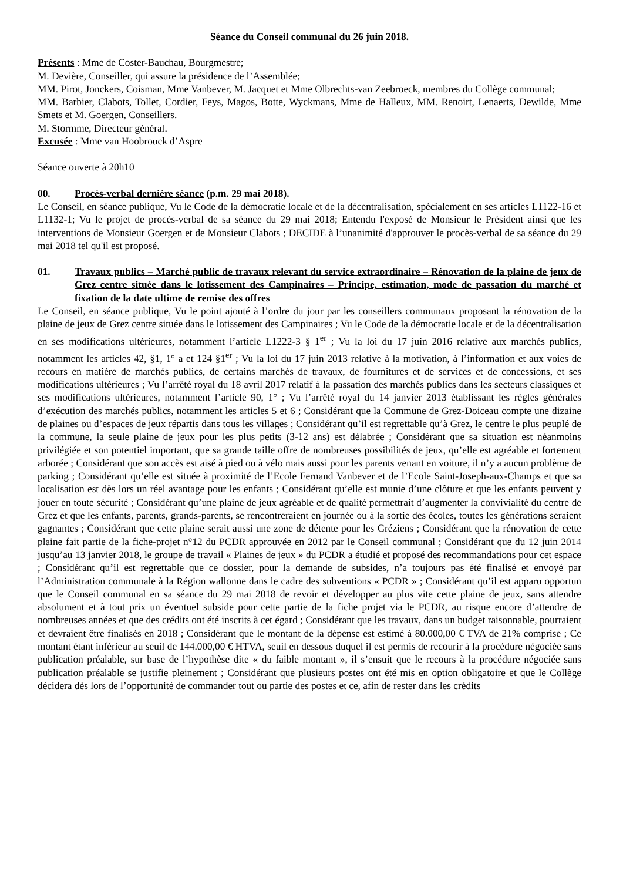Séance du Conseil communal du 26 juin 2018.
Présents : Mme de Coster-Bauchau, Bourgmestre;
M. Devière, Conseiller, qui assure la présidence de l’Assemblée;
MM. Pirot, Jonckers, Coisman, Mme Vanbever, M. Jacquet et Mme Olbrechts-van Zeebroeck, membres du Collège communal;
MM. Barbier, Clabots, Tollet, Cordier, Feys, Magos, Botte, Wyckmans, Mme de Halleux, MM. Renoirt, Lenaerts, Dewilde, Mme Smets et M. Goergen, Conseillers.
M. Stormme, Directeur général.
Excusée : Mme van Hoobrouck d’Aspre
Séance ouverte à 20h10
00. Procès-verbal dernière séance (p.m. 29 mai 2018).
Le Conseil, en séance publique, Vu le Code de la démocratie locale et de la décentralisation, spécialement en ses articles L1122-16 et L1132-1; Vu le projet de procès-verbal de sa séance du 29 mai 2018; Entendu l'exposé de Monsieur le Président ainsi que les interventions de Monsieur Goergen et de Monsieur Clabots ; DECIDE à l’unanimité d'approuver le procès-verbal de sa séance du 29 mai 2018 tel qu'il est proposé.
01. Travaux publics – Marché public de travaux relevant du service extraordinaire – Rénovation de la plaine de jeux de Grez centre située dans le lotissement des Campinaires – Principe, estimation, mode de passation du marché et fixation de la date ultime de remise des offres
Le Conseil, en séance publique, Vu le point ajouté à l’ordre du jour par les conseillers communaux proposant la rénovation de la plaine de jeux de Grez centre située dans le lotissement des Campinaires ; Vu le Code de la démocratie locale et de la décentralisation en ses modifications ultérieures, notamment l’article L1222-3 § 1<sup>er</sup> ; Vu la loi du 17 juin 2016 relative aux marchés publics, notamment les articles 42, §1, 1° a et 124 §1<sup>er</sup> ; Vu la loi du 17 juin 2013 relative à la motivation, à l’information et aux voies de recours en matière de marchés publics, de certains marchés de travaux, de fournitures et de services et de concessions, et ses modifications ultérieures ; Vu l’arrêté royal du 18 avril 2017 relatif à la passation des marchés publics dans les secteurs classiques et ses modifications ultérieures, notamment l’article 90, 1° ; Vu l’arrêté royal du 14 janvier 2013 établissant les règles générales d’exécution des marchés publics, notamment les articles 5 et 6 ; Considérant que la Commune de Grez-Doiceau compte une dizaine de plaines ou d’espaces de jeux répartis dans tous les villages ; Considérant qu’il est regrettable qu’à Grez, le centre le plus peuplé de la commune, la seule plaine de jeux pour les plus petits (3-12 ans) est délabrée ; Considérant que sa situation est néanmoins privilégiée et son potentiel important, que sa grande taille offre de nombreuses possibilités de jeux, qu’elle est agréable et fortement arborée ; Considérant que son accès est aisé à pied ou à vélo mais aussi pour les parents venant en voiture, il n’y a aucun problème de parking ; Considérant qu’elle est située à proximité de l’Ecole Fernand Vanbever et de l’Ecole Saint-Joseph-aux-Champs et que sa localisation est dès lors un réel avantage pour les enfants ; Considérant qu’elle est munie d’une clôture et que les enfants peuvent y jouer en toute sécurité ; Considérant qu’une plaine de jeux agréable et de qualité permettrait d’augmenter la convivialité du centre de Grez et que les enfants, parents, grands-parents, se rencontreraient en journée ou à la sortie des écoles, toutes les générations seraient gagnantes ; Considérant que cette plaine serait aussi une zone de détente pour les Gréziens ; Considérant que la rénovation de cette plaine fait partie de la fiche-projet n°12 du PCDR approuvée en 2012 par le Conseil communal ; Considérant que du 12 juin 2014 jusqu’au 13 janvier 2018, le groupe de travail « Plaines de jeux » du PCDR a étudié et proposé des recommandations pour cet espace ; Considérant qu’il est regrettable que ce dossier, pour la demande de subsides, n’a toujours pas été finalisé et envoyé par l’Administration communale à la Région wallonne dans le cadre des subventions « PCDR » ; Considérant qu’il est apparu opportun que le Conseil communal en sa séance du 29 mai 2018 de revoir et développer au plus vite cette plaine de jeux, sans attendre absolument et à tout prix un éventuel subside pour cette partie de la fiche projet via le PCDR, au risque encore d’attendre de nombreuses années et que des crédits ont été inscrits à cet égard ; Considérant que les travaux, dans un budget raisonnable, pourraient et devraient être finalisés en 2018 ; Considérant que le montant de la dépense est estimé à 80.000,00 € TVA de 21% comprise ; Ce montant étant inférieur au seuil de 144.000,00 € HTVA, seuil en dessous duquel il est permis de recourir à la procédure négociée sans publication préalable, sur base de l’hypothèse dite « du faible montant », il s’ensuit que le recours à la procédure négociée sans publication préalable se justifie pleinement ; Considérant que plusieurs postes ont été mis en option obligatoire et que le Collège décidera dès lors de l’opportunité de commander tout ou partie des postes et ce, afin de rester dans les crédits